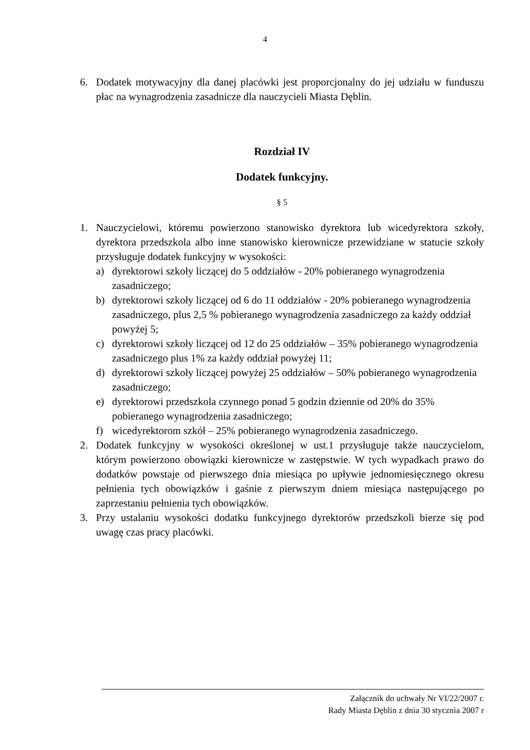4
6. Dodatek motywacyjny dla danej placówki jest proporcjonalny do jej udziału w funduszu płac na wynagrodzenia zasadnicze dla nauczycieli Miasta Dęblin.
Rozdział IV
Dodatek funkcyjny.
§ 5
1. Nauczycielowi, któremu powierzono stanowisko dyrektora lub wicedyrektora szkoły, dyrektora przedszkola albo inne stanowisko kierownicze przewidziane w statucie szkoły przysługuje dodatek funkcyjny w wysokości:
a) dyrektorowi szkoły liczącej do 5 oddziałów - 20% pobieranego wynagrodzenia zasadniczego;
b) dyrektorowi szkoły liczącej od 6 do 11 oddziałów - 20% pobieranego wynagrodzenia zasadniczego, plus 2,5 % pobieranego wynagrodzenia zasadniczego za każdy oddział powyżej 5;
c) dyrektorowi szkoły liczącej od 12 do 25 oddziałów – 35% pobieranego wynagrodzenia zasadniczego plus 1% za każdy oddział powyżej 11;
d) dyrektorowi szkoły liczącej powyżej 25 oddziałów – 50% pobieranego wynagrodzenia zasadniczego;
e) dyrektorowi przedszkola czynnego ponad 5 godzin dziennie od 20% do 35% pobieranego wynagrodzenia zasadniczego;
f) wicedyrektorom szkół – 25% pobieranego wynagrodzenia zasadniczego.
2. Dodatek funkcyjny w wysokości określonej w ust.1 przysługuje także nauczycielom, którym powierzono obowiązki kierownicze w zastępstwie. W tych wypadkach prawo do dodatków powstaje od pierwszego dnia miesiąca po upływie jednomiesięcznego okresu pełnienia tych obowiązków i gaśnie z pierwszym dniem miesiąca następującego po zaprzestaniu pełnienia tych obowiązków.
3. Przy ustalaniu wysokości dodatku funkcyjnego dyrektorów przedszkoli bierze się pod uwagę czas pracy placówki.
Załącznik do uchwały Nr VI/22/2007 r.
Rady Miasta Dęblin z dnia 30 stycznia 2007 r